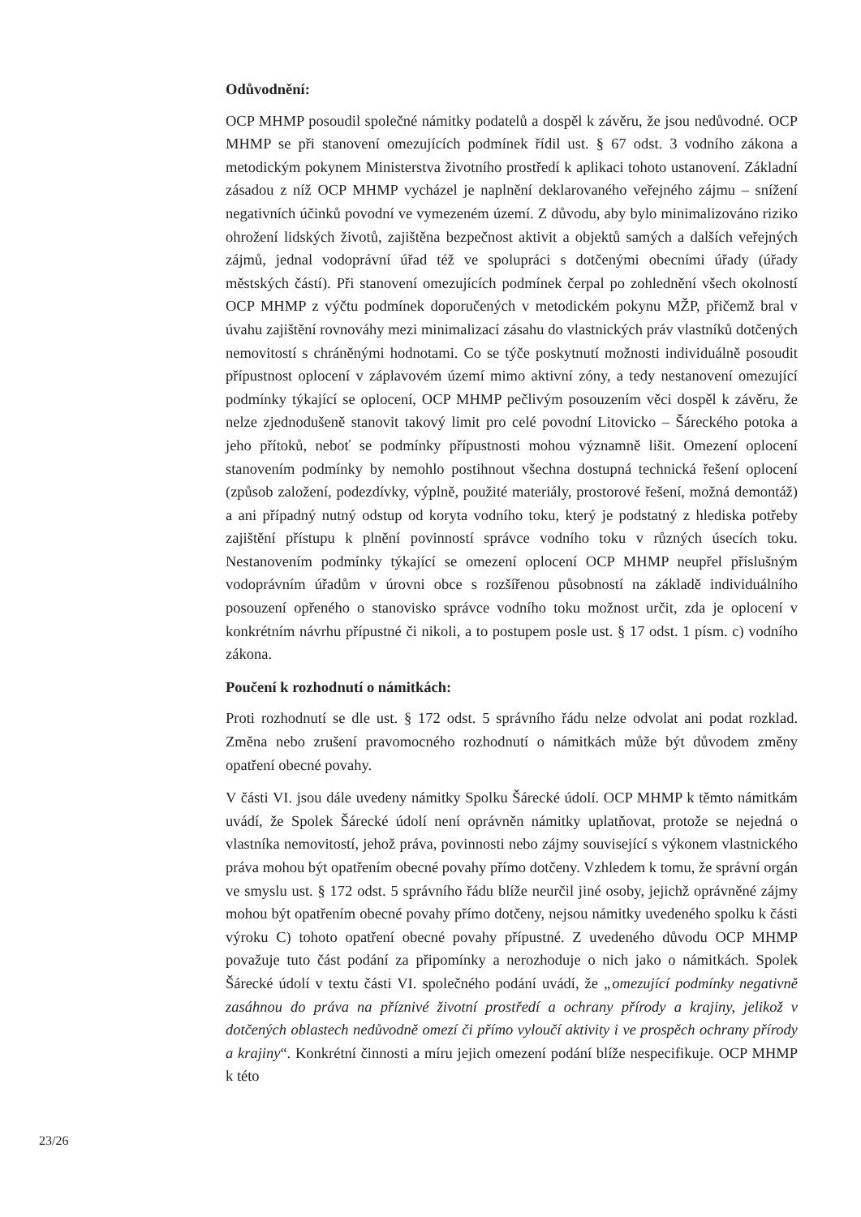Odůvodnění:
OCP MHMP posoudil společné námitky podatelů a dospěl k závěru, že jsou nedůvodné. OCP MHMP se při stanovení omezujících podmínek řídil ust. § 67 odst. 3 vodního zákona a metodickým pokynem Ministerstva životního prostředí k aplikaci tohoto ustanovení. Základní zásadou z níž OCP MHMP vycházel je naplnění deklarovaného veřejného zájmu – snížení negativních účinků povodní ve vymezeném území. Z důvodu, aby bylo minimalizováno riziko ohrožení lidských životů, zajištěna bezpečnost aktivit a objektů samých a dalších veřejných zájmů, jednal vodoprávní úřad též ve spolupráci s dotčenými obecními úřady (úřady městských částí). Při stanovení omezujících podmínek čerpal po zohlednění všech okolností OCP MHMP z výčtu podmínek doporučených v metodickém pokynu MŽP, přičemž bral v úvahu zajištění rovnováhy mezi minimalizací zásahu do vlastnických práv vlastníků dotčených nemovitostí s chráněnými hodnotami. Co se týče poskytnutí možnosti individuálně posoudit přípustnost oplocení v záplavovém území mimo aktivní zóny, a tedy nestanovení omezující podmínky týkající se oplocení, OCP MHMP pečlivým posouzením věci dospěl k závěru, že nelze zjednodušeně stanovit takový limit pro celé povodní Litovicko – Šáreckého potoka a jeho přítoků, neboť se podmínky přípustnosti mohou významně lišit. Omezení oplocení stanovením podmínky by nemohlo postihnout všechna dostupná technická řešení oplocení (způsob založení, podezdívky, výplně, použité materiály, prostorové řešení, možná demontáž) a ani případný nutný odstup od koryta vodního toku, který je podstatný z hlediska potřeby zajištění přístupu k plnění povinností správce vodního toku v různých úsecích toku. Nestanovením podmínky týkající se omezení oplocení OCP MHMP neupřel příslušným vodoprávním úřadům v úrovni obce s rozšířenou působností na základě individuálního posouzení opřeného o stanovisko správce vodního toku možnost určit, zda je oplocení v konkrétním návrhu přípustné či nikoli, a to postupem posle ust. § 17 odst. 1 písm. c) vodního zákona.
Poučení k rozhodnutí o námitkách:
Proti rozhodnutí se dle ust. § 172 odst. 5 správního řádu nelze odvolat ani podat rozklad. Změna nebo zrušení pravomocného rozhodnutí o námitkách může být důvodem změny opatření obecné povahy.
V části VI. jsou dále uvedeny námitky Spolku Šárecké údolí. OCP MHMP k těmto námitkám uvádí, že Spolek Šárecké údolí není oprávněn námitky uplatňovat, protože se nejedná o vlastníka nemovitostí, jehož práva, povinnosti nebo zájmy související s výkonem vlastnického práva mohou být opatřením obecné povahy přímo dotčeny. Vzhledem k tomu, že správní orgán ve smyslu ust. § 172 odst. 5 správního řádu blíže neurčil jiné osoby, jejichž oprávněné zájmy mohou být opatřením obecné povahy přímo dotčeny, nejsou námitky uvedeného spolku k části výroku C) tohoto opatření obecné povahy přípustné. Z uvedeného důvodu OCP MHMP považuje tuto část podání za připomínky a nerozhoduje o nich jako o námitkách. Spolek Šárecké údolí v textu části VI. společného podání uvádí, že „omezující podmínky negativně zasáhnou do práva na příznivé životní prostředí a ochrany přírody a krajiny, jelikož v dotčených oblastech nedůvodně omezí či přímo vyloučí aktivity i ve prospěch ochrany přírody a krajiny“. Konkrétní činnosti a míru jejich omezení podání blíže nespecifikuje. OCP MHMP k této
23/26